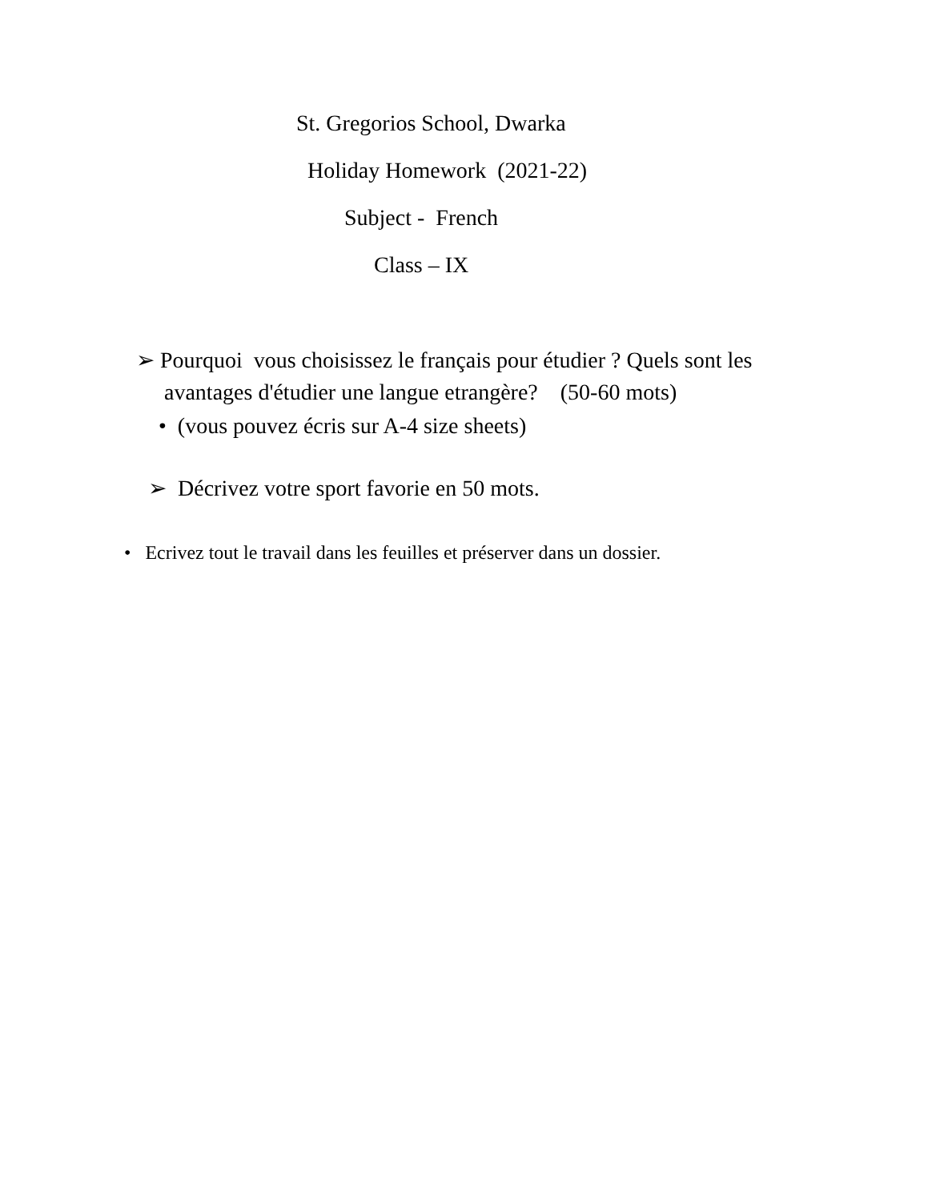St. Gregorios School, Dwarka
Holiday Homework (2021-22)
Subject - French
Class – IX
➢ Pourquoi vous choisissez le français pour étudier ? Quels sont les
avantages d'étudier une langue etrangère? (50-60 mots)
• (vous pouvez écris sur A-4 size sheets)
➢ Décrivez votre sport favorie en 50 mots.
• Ecrivez tout le travail dans les feuilles et préserver dans un dossier.